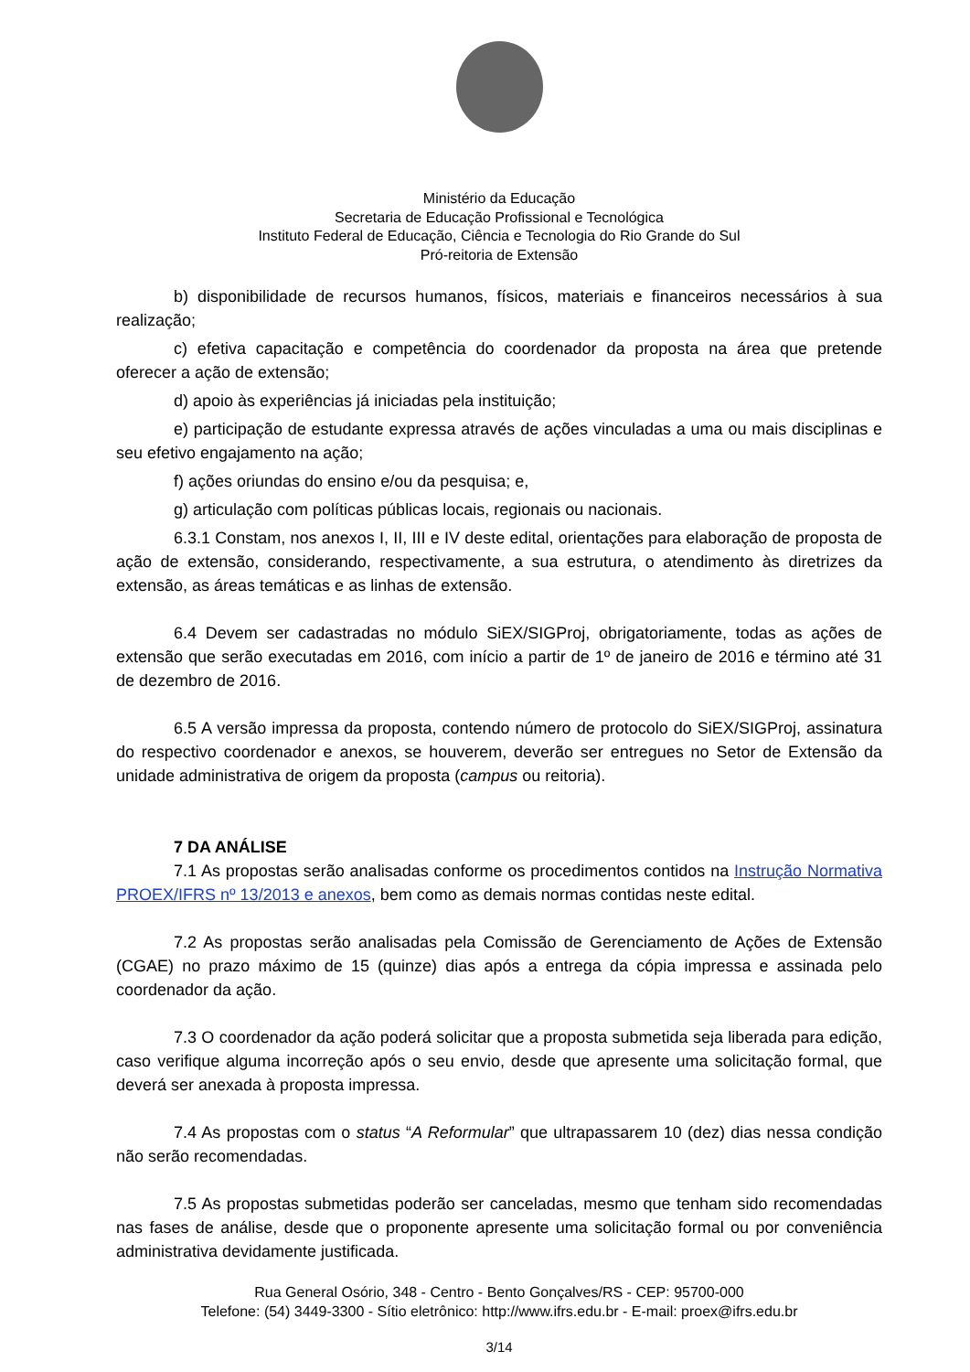Ministério da Educação
Secretaria de Educação Profissional e Tecnológica
Instituto Federal de Educação, Ciência e Tecnologia do Rio Grande do Sul
Pró-reitoria de Extensão
b) disponibilidade de recursos humanos, físicos, materiais e financeiros necessários à sua realização;
c) efetiva capacitação e competência do coordenador da proposta na área que pretende oferecer a ação de extensão;
d) apoio às experiências já iniciadas pela instituição;
e) participação de estudante expressa através de ações vinculadas a uma ou mais disciplinas e seu efetivo engajamento na ação;
f) ações oriundas do ensino e/ou da pesquisa; e,
g) articulação com políticas públicas locais, regionais ou nacionais.
6.3.1 Constam, nos anexos I, II, III e IV deste edital, orientações para elaboração de proposta de ação de extensão, considerando, respectivamente, a sua estrutura, o atendimento às diretrizes da extensão, as áreas temáticas e as linhas de extensão.
6.4 Devem ser cadastradas no módulo SiEX/SIGProj, obrigatoriamente, todas as ações de extensão que serão executadas em 2016, com início a partir de 1º de janeiro de 2016 e término até 31 de dezembro de 2016.
6.5 A versão impressa da proposta, contendo número de protocolo do SiEX/SIGProj, assinatura do respectivo coordenador e anexos, se houverem, deverão ser entregues no Setor de Extensão da unidade administrativa de origem da proposta (campus ou reitoria).
7 DA ANÁLISE
7.1 As propostas serão analisadas conforme os procedimentos contidos na Instrução Normativa PROEX/IFRS nº 13/2013 e anexos, bem como as demais normas contidas neste edital.
7.2 As propostas serão analisadas pela Comissão de Gerenciamento de Ações de Extensão (CGAE) no prazo máximo de 15 (quinze) dias após a entrega da cópia impressa e assinada pelo coordenador da ação.
7.3 O coordenador da ação poderá solicitar que a proposta submetida seja liberada para edição, caso verifique alguma incorreção após o seu envio, desde que apresente uma solicitação formal, que deverá ser anexada à proposta impressa.
7.4 As propostas com o status “A Reformular” que ultrapassarem 10 (dez) dias nessa condição não serão recomendadas.
7.5 As propostas submetidas poderão ser canceladas, mesmo que tenham sido recomendadas nas fases de análise, desde que o proponente apresente uma solicitação formal ou por conveniência administrativa devidamente justificada.
Rua General Osório, 348 - Centro - Bento Gonçalves/RS - CEP: 95700-000
Telefone: (54) 3449-3300 - Sítio eletrônico: http://www.ifrs.edu.br - E-mail: proex@ifrs.edu.br
3/14